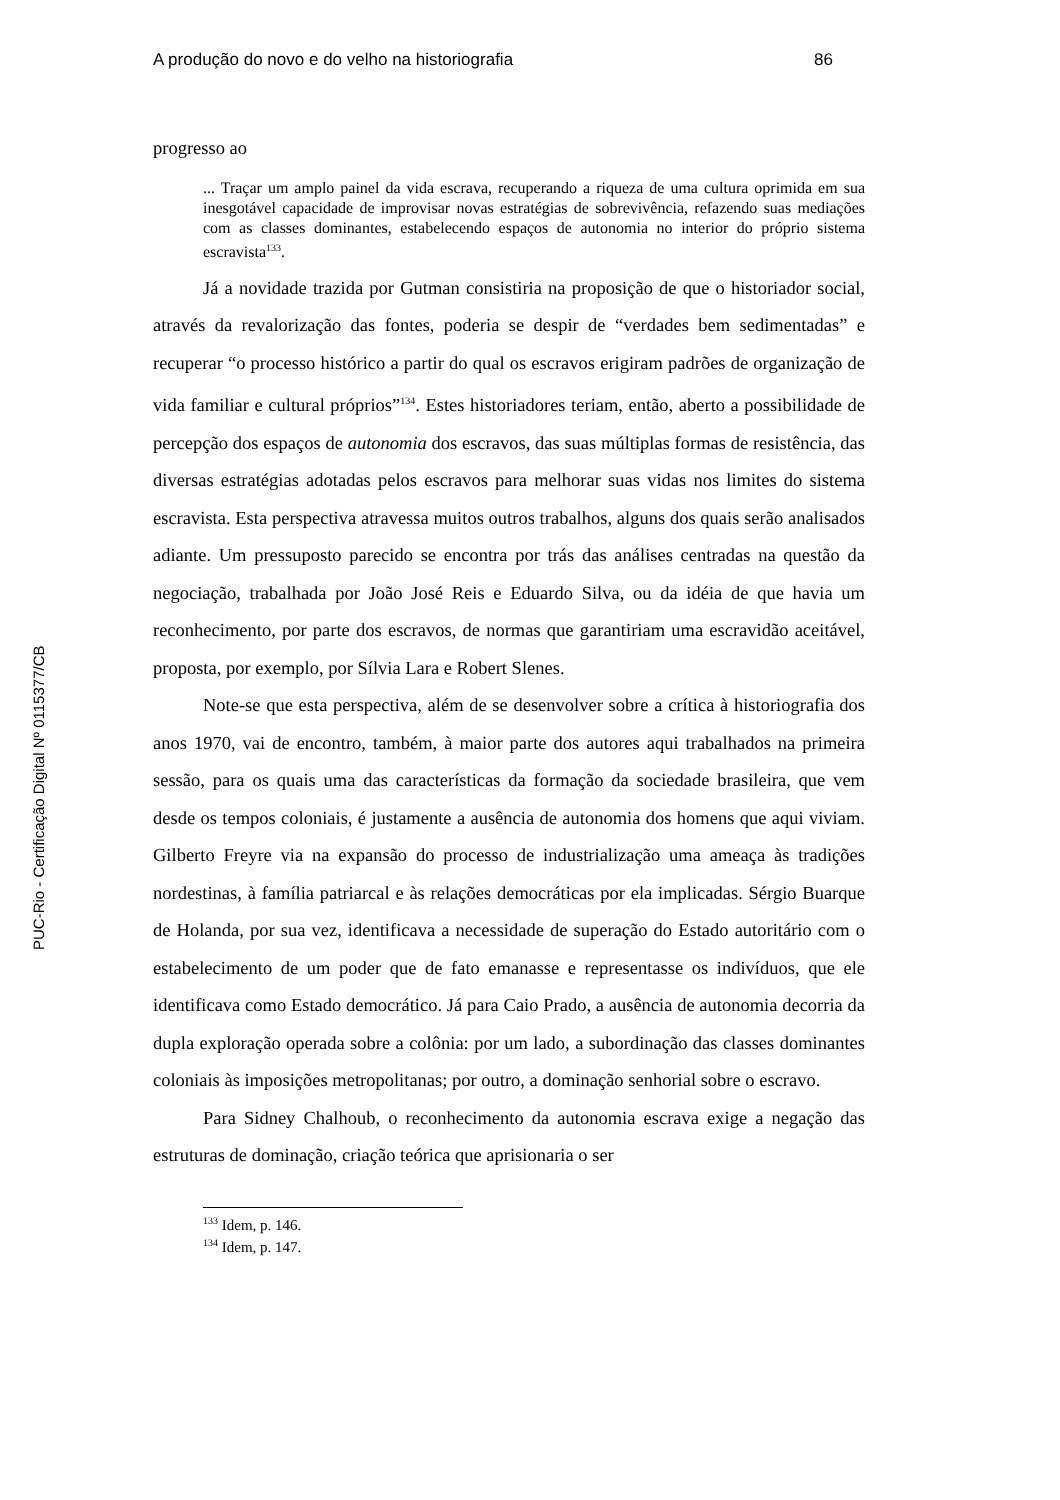PUC-Rio - Certificação Digital Nº 0115377/CB
A produção do novo e do velho na historiografia 86
progresso ao
... Traçar um amplo painel da vida escrava, recuperando a riqueza de uma cultura oprimida em sua inesgotável capacidade de improvisar novas estratégias de sobrevivência, refazendo suas mediações com as classes dominantes, estabelecendo espaços de autonomia no interior do próprio sistema escravista<sup>133</sup>.
Já a novidade trazida por Gutman consistiria na proposição de que o historiador social, através da revalorização das fontes, poderia se despir de “verdades bem sedimentadas” e recuperar “o processo histórico a partir do qual os escravos erigiram padrões de organização de vida familiar e cultural próprios”<sup>134</sup>. Estes historiadores teriam, então, aberto a possibilidade de percepção dos espaços de autonomia dos escravos, das suas múltiplas formas de resistência, das diversas estratégias adotadas pelos escravos para melhorar suas vidas nos limites do sistema escravista. Esta perspectiva atravessa muitos outros trabalhos, alguns dos quais serão analisados adiante. Um pressuposto parecido se encontra por trás das análises centradas na questão da negociação, trabalhada por João José Reis e Eduardo Silva, ou da idéia de que havia um reconhecimento, por parte dos escravos, de normas que garantiriam uma escravidão aceitável, proposta, por exemplo, por Sílvia Lara e Robert Slenes.
Note-se que esta perspectiva, além de se desenvolver sobre a crítica à historiografia dos anos 1970, vai de encontro, também, à maior parte dos autores aqui trabalhados na primeira sessão, para os quais uma das características da formação da sociedade brasileira, que vem desde os tempos coloniais, é justamente a ausência de autonomia dos homens que aqui viviam. Gilberto Freyre via na expansão do processo de industrialização uma ameaça às tradições nordestinas, à família patriarcal e às relações democráticas por ela implicadas. Sérgio Buarque de Holanda, por sua vez, identificava a necessidade de superação do Estado autoritário com o estabelecimento de um poder que de fato emanasse e representasse os indivíduos, que ele identificava como Estado democrático. Já para Caio Prado, a ausência de autonomia decorria da dupla exploração operada sobre a colônia: por um lado, a subordinação das classes dominantes coloniais às imposições metropolitanas; por outro, a dominação senhorial sobre o escravo.
Para Sidney Chalhoub, o reconhecimento da autonomia escrava exige a negação das estruturas de dominação, criação teórica que aprisionaria o ser
<sup>133</sup> Idem, p. 146.
<sup>134</sup> Idem, p. 147.